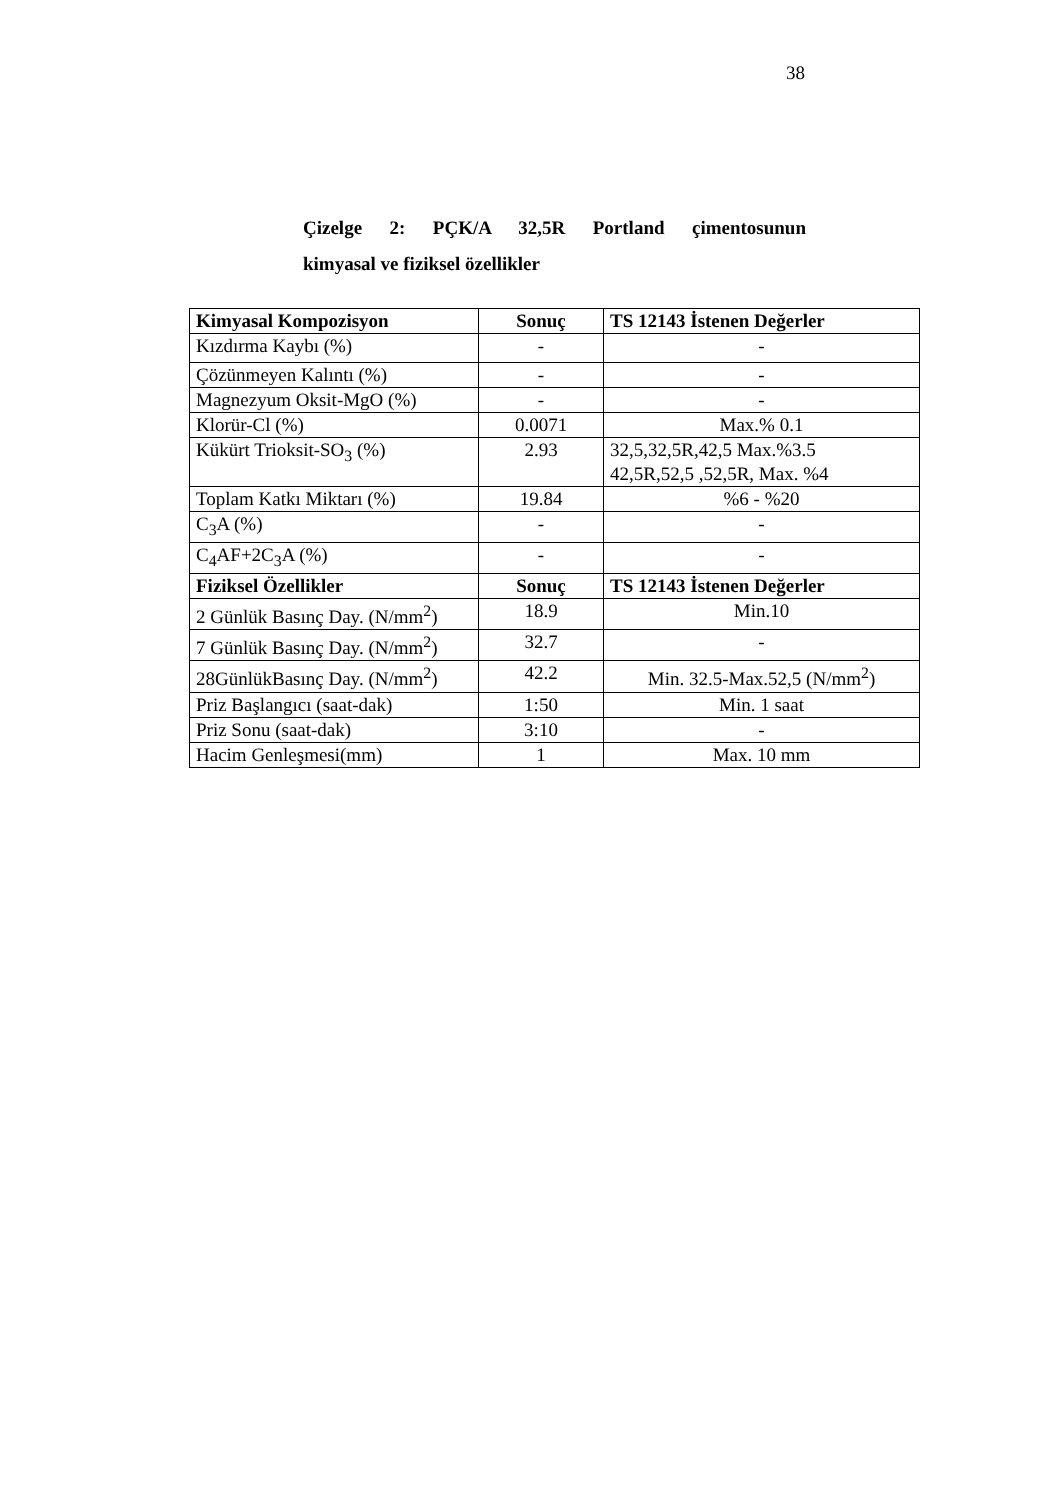38
Çizelge 2: PÇK/A 32,5R Portland çimentosunun
kimyasal ve fiziksel özellikler
| Kimyasal Kompozisyon | Sonuç | TS 12143 İstenen Değerler |
| --- | --- | --- |
| Kızdırma Kaybı (%) | - | - |
| Çözünmeyen Kalıntı (%) | - | - |
| Magnezyum Oksit-MgO (%) | - | - |
| Klorür-Cl (%) | 0.0071 | Max.% 0.1 |
| Kükürt Trioksit-SO<sub>3</sub> (%) | 2.93 | 32,5,32,5R,42,5 Max.%3.5 42,5R,52,5 ,52,5R, Max. %4 |
| Toplam Katkı Miktarı (%) | 19.84 | %6 - %20 |
| C<sub>3</sub>A (%) | - | - |
| C<sub>4</sub>AF+2C<sub>3</sub>A (%) | - | - |
| Fiziksel Özellikler | Sonuç | TS 12143 İstenen Değerler |
| 2 Günlük Basınç Day. (N/mm<sup>2</sup>) | 18.9 | Min.10 |
| 7 Günlük Basınç Day. (N/mm<sup>2</sup>) | 32.7 | - |
| 28GünlükBasınç Day. (N/mm<sup>2</sup>) | 42.2 | Min. 32.5-Max.52,5 (N/mm<sup>2</sup>) |
| Priz Başlangıcı (saat-dak) | 1:50 | Min. 1 saat |
| Priz Sonu (saat-dak) | 3:10 | - |
| Hacim Genleşmesi(mm) | 1 | Max. 10 mm |